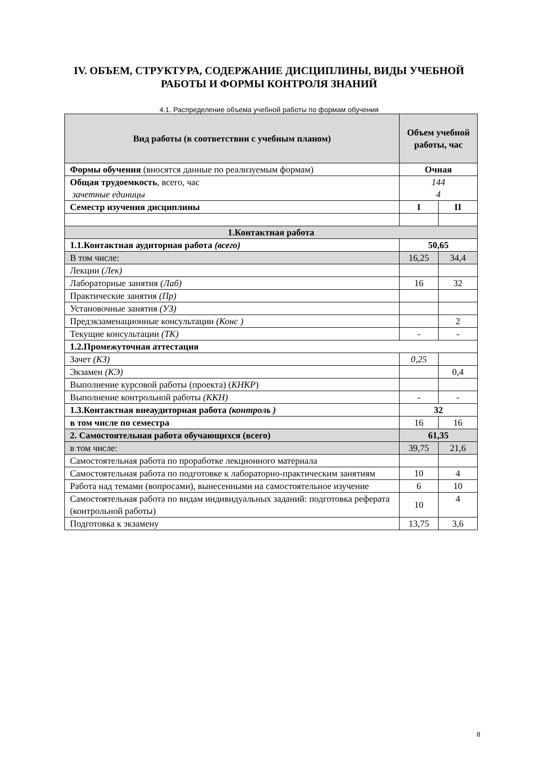IV. ОБЪЕМ, СТРУКТУРА, СОДЕРЖАНИЕ ДИСЦИПЛИНЫ, ВИДЫ УЧЕБНОЙ
РАБОТЫ И ФОРМЫ КОНТРОЛЯ ЗНАНИЙ
4.1. Распределение объема учебной работы по формам обучения
| Вид работы (в соответствии с учебным планом) | Объем учебной работы, час | |
| --- | --- | --- |
| Формы обучения (вносятся данные по реализуемым формам) | Очная | |
| Общая трудоемкость , всего, час зачетные единицы | 144 4 | |
| Семестр изучения дисциплины | I | II |
| 1.Контактная работа | | |
| 1.1.Контактная аудиторная работа (всего) | 50,65 | |
| В том числе: | 16,25 | 34,4 |
| Лекции (Лек) | | |
| Лабораторные занятия (Лаб) | 16 | 32 |
| Практические занятия (Пр) | | |
| Установочные занятия (УЗ) | | |
| Предэкзаменационные консультации (Конс ) | | 2 |
| Текущие консультации (ТК) | - | - |
| 1.2.Промежуточная аттестация | | |
| Зачет (КЗ) | 0,25 | |
| Экзамен (КЭ) | | 0,4 |
| Выполнение курсовой работы (проекта) ( КНКР ) | | |
| Выполнение контрольной работы (ККН) | - | - |
| 1.3.Контактная внеаудиторная работа (контроль ) | 32 | |
| в том числе по семестра | 16 | 16 |
| 2. Самостоятельная работа обучающихся (всего) | 61,35 | |
| в том числе: | 39,75 | 21,6 |
| Самостоятельная работа по проработке лекционного материала | | |
| Самостоятельная работа по подготовке к лабораторно-практическим занятиям | 10 | 4 |
| Работа над темами (вопросами), вынесенными на самостоятельное изучение | 6 | 10 |
| Самостоятельная работа по видам индивидуальных заданий: подготовка реферата (контрольной работы) | 10 | 4 |
| Подготовка к экзамену | 13,75 | 3,6 |
8